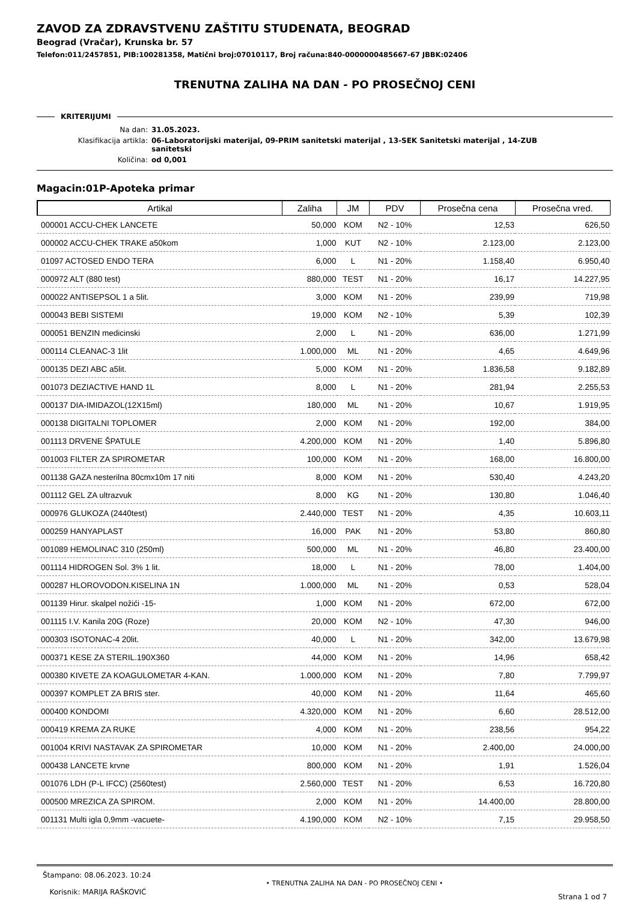ZAVOD ZA ZDRAVSTVENU ZAŠTITU STUDENATA, BEOGRAD
Beograd (Vračar), Krunska br. 57
Telefon:011/2457851, PIB:100281358, Matični broj:07010117, Broj računa:840-0000000485667-67 JBBK:02406
TRENUTNA ZALIHA NA DAN - PO PROSEČNOJ CENI
KRITERIJUMI
Na dan: 31.05.2023.
Klasifikacija artikla: 06-Laboratorijski materijal, 09-PRIM sanitetski materijal , 13-SEK Sanitetski materijal , 14-ZUB sanitetski
Količina: od 0,001
Magacin:01P-Apoteka primar
| Artikal | Zaliha | JM | PDV | Prosečna cena | Prosečna vred. |
| --- | --- | --- | --- | --- | --- |
| 000001 ACCU-CHEK LANCETE | 50,000 | KOM | N2 - 10% | 12,53 | 626,50 |
| 000002 ACCU-CHEK TRAKE a50kom | 1,000 | KUT | N2 - 10% | 2.123,00 | 2.123,00 |
| 01097 ACTOSED ENDO TERA | 6,000 | L | N1 - 20% | 1.158,40 | 6.950,40 |
| 000972 ALT (880 test) | 880,000 | TEST | N1 - 20% | 16,17 | 14.227,95 |
| 000022 ANTISEPSOL 1 a 5lit. | 3,000 | KOM | N1 - 20% | 239,99 | 719,98 |
| 000043 BEBI SISTEMI | 19,000 | KOM | N2 - 10% | 5,39 | 102,39 |
| 000051 BENZIN medicinski | 2,000 | L | N1 - 20% | 636,00 | 1.271,99 |
| 000114 CLEANAC-3 1lit | 1.000,000 | ML | N1 - 20% | 4,65 | 4.649,96 |
| 000135 DEZI ABC a5lit. | 5,000 | KOM | N1 - 20% | 1.836,58 | 9.182,89 |
| 001073 DEZIACTIVE HAND 1L | 8,000 | L | N1 - 20% | 281,94 | 2.255,53 |
| 000137 DIA-IMIDAZOL(12X15ml) | 180,000 | ML | N1 - 20% | 10,67 | 1.919,95 |
| 000138 DIGITALNI TOPLOMER | 2,000 | KOM | N1 - 20% | 192,00 | 384,00 |
| 001113 DRVENE ŠPATULE | 4.200,000 | KOM | N1 - 20% | 1,40 | 5.896,80 |
| 001003 FILTER ZA SPIROMETAR | 100,000 | KOM | N1 - 20% | 168,00 | 16.800,00 |
| 001138 GAZA nesterilna 80cmx10m 17 niti | 8,000 | KOM | N1 - 20% | 530,40 | 4.243,20 |
| 001112 GEL ZA ultrazvuk | 8,000 | KG | N1 - 20% | 130,80 | 1.046,40 |
| 000976 GLUKOZA (2440test) | 2.440,000 | TEST | N1 - 20% | 4,35 | 10.603,11 |
| 000259 HANYAPLAST | 16,000 | PAK | N1 - 20% | 53,80 | 860,80 |
| 001089 HEMOLINAC 310 (250ml) | 500,000 | ML | N1 - 20% | 46,80 | 23.400,00 |
| 001114 HIDROGEN Sol. 3% 1 lit. | 18,000 | L | N1 - 20% | 78,00 | 1.404,00 |
| 000287 HLOROVODON.KISELINA 1N | 1.000,000 | ML | N1 - 20% | 0,53 | 528,04 |
| 001139 Hirur. skalpel nožići -15- | 1,000 | KOM | N1 - 20% | 672,00 | 672,00 |
| 001115 I.V. Kanila 20G (Roze) | 20,000 | KOM | N2 - 10% | 47,30 | 946,00 |
| 000303 ISOTONAC-4 20lit. | 40,000 | L | N1 - 20% | 342,00 | 13.679,98 |
| 000371 KESE ZA STERIL.190X360 | 44,000 | KOM | N1 - 20% | 14,96 | 658,42 |
| 000380 KIVETE ZA KOAGULOMETAR 4-KAN. | 1.000,000 | KOM | N1 - 20% | 7,80 | 7.799,97 |
| 000397 KOMPLET ZA BRIS ster. | 40,000 | KOM | N1 - 20% | 11,64 | 465,60 |
| 000400 KONDOMI | 4.320,000 | KOM | N1 - 20% | 6,60 | 28.512,00 |
| 000419 KREMA ZA RUKE | 4,000 | KOM | N1 - 20% | 238,56 | 954,22 |
| 001004 KRIVI NASTAVAK ZA SPIROMETAR | 10,000 | KOM | N1 - 20% | 2.400,00 | 24.000,00 |
| 000438 LANCETE krvne | 800,000 | KOM | N1 - 20% | 1,91 | 1.526,04 |
| 001076 LDH (P-L IFCC) (2560test) | 2.560,000 | TEST | N1 - 20% | 6,53 | 16.720,80 |
| 000500 MREZICA ZA SPIROM. | 2,000 | KOM | N1 - 20% | 14.400,00 | 28.800,00 |
| 001131 Multi igla 0,9mm -vacuete- | 4.190,000 | KOM | N2 - 10% | 7,15 | 29.958,50 |
Štampano: 08.06.2023. 10:24
Korisnik: MARIJA RAŠKOVIĆ
• TRENUTNA ZALIHA NA DAN - PO PROSEČNOJ CENI •
Strana 1 od 7